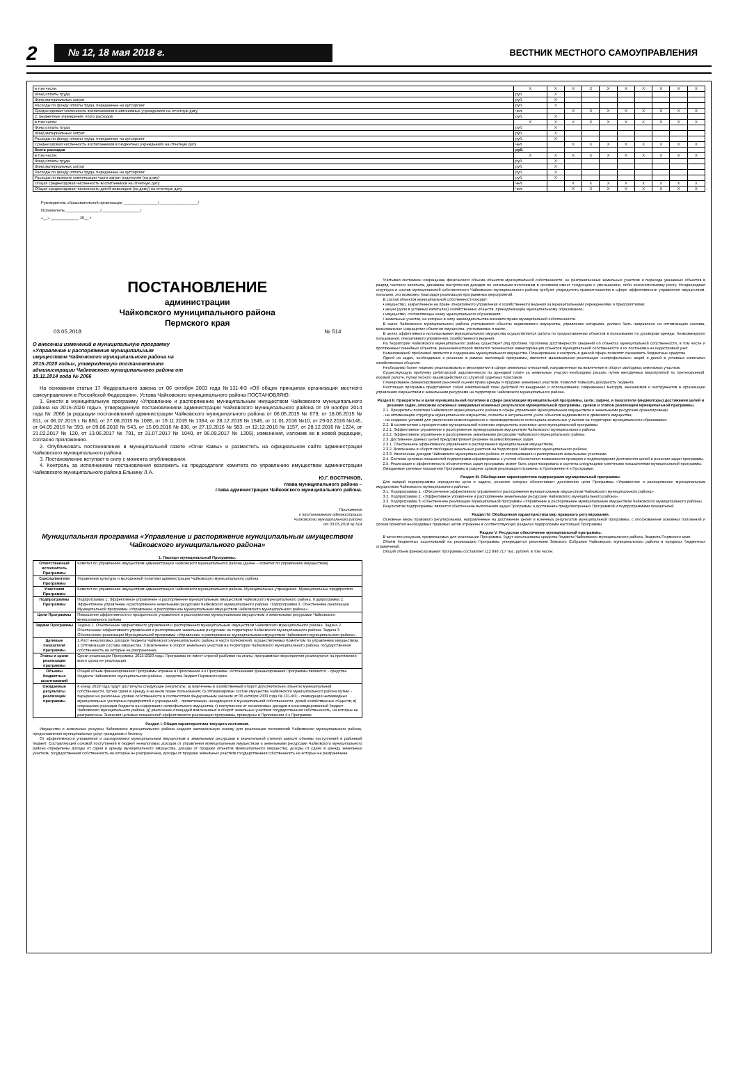2
№ 12, 18 мая 2018 г.
ВЕСТНИК МЕСТНОГО САМОУПРАВЛЕНИЯ
| в том числе: | Х | Х | Х | Х | Х | Х | Х | Х | Х | Х |
| Фонд оплаты труда | руб. | Х | | | | | | | | |
| Фонд материальных затрат | руб. | Х | | | | | | | | |
| Расходы по фонду оплаты труда, переданные на аутсорсинг | руб. | Х | | | | | | | | |
| Среднегодовая численность воспитанников в автономных учреждениях на отчетную дату | чел. | | Х | Х | Х | Х | Х | Х | Х | Х |
| 2. Бюджетные учреждения, итого расходов | руб. | Х | | | | | | | | |
| в том числе: | Х | Х | Х | Х | Х | Х | Х | Х | Х | Х |
| Фонд оплаты труда | руб. | Х | | | | | | | | |
| Фонд материальных затрат | руб. | Х | | | | | | | | |
| Расходы по фонду оплаты труда, переданные на аутсорсинг | руб. | Х | | | | | | | | |
| Среднегодовая численность воспитанников в бюджетных учреждениях на отчетную дату | чел. | | Х | Х | Х | Х | Х | Х | Х | Х |
| Всего расходов | руб. | | | | | | | | | |
| в том числе: | Х | Х | Х | Х | Х | Х | Х | Х | Х | Х |
| Фонд оплаты труда | руб. | Х | | | | | | | | |
| Фонд материальных затрат | руб. | Х | | | | | | | | |
| Расходы по фонду оплаты труда, переданные на аутсорсинг | руб. | Х | | | | | | | | |
| Расходы по выплате компенсации части затрат родителям (на дому) | руб. | Х | | | | | | | | |
| Общая среднегодовая численность воспитанников на отчетную дату | чел. | | Х | Х | Х | Х | Х | Х | Х | Х |
| Общая среднегодовая численность детей-инвалидов (на дому) на отчетную дату | чел. | | Х | Х | Х | Х | Х | Х | Х | Х |
Руководитель образовательной организации ________________/__________________/
Исполнитель ________________/__________________/
«__» _____________ 20__ г.
ПОСТАНОВЛЕНИЕ
администрации
Чайковского муниципального района
Пермского края
03.05.2018 № 514
О внесении изменений в муниципальную программу «Управление и распоряжение муниципальным имуществом Чайковского муниципального района на 2015-2020 годы», утвержденную постановлением администрации Чайковского муниципального района от 19.11.2014 года № 2066
На основании статьи 17 Федерального закона от 06 октября 2003 года №131-ФЗ «Об общих принципах организации местного самоуправления в Российской Федерации», Устава Чайковского муниципального района ПОСТАНОВЛЯЮ:
1. Внести в муниципальную программу «Управление и распоряжение муниципальным имуществом Чайковского муниципального района на 2015-2020 годы», утвержденную постановлением администрации Чайковского муниципального района от 19 ноября 2014 года № 2066 (в редакции постановлений администрации Чайковского муниципального района от 06.05.2015 № 679, от 18.06.2015 № 811, от 06.07.2015 г. № 860, от 27.08.2015 № 1085, от 19.11.2015 № 1364, от 28.12.2015 № 1545, от 11.01.2016 №10, от 29.02.2016 №145, от 04.05.2016 № 393, от 09.06.2016 № 543, от 15.09.2016 № 836, от 27.10.2016 № 983, от 12.12.2016 № 1157, от 28.12.2016 № 1224, от 21.02.2017 № 120, от 13.06.2017 № 791, от 31.07.2017 № 1040, от 06.09.2017 № 1205), изменения, изложив ее в новой редакции, согласно приложению.
2. Опубликовать постановление в муниципальной газете «Огни Камы» и разместить на официальном сайте администрации Чайковского муниципального района.
3. Постановление вступает в силу с момента опубликования.
4. Контроль за исполнением постановления возложить на председателя комитета по управлению имуществом администрации Чайковского муниципального района Елькину Л.А.
Ю.Г. ВОСТРИКОВ,
глава муниципального района –
глава администрации Чайковского муниципального района.
Приложение
к постановлению администрации
Чайковского муниципального района
от 03.05.2018 № 514
Муниципальная программа «Управление и распоряжение муниципальным имуществом Чайковского муниципального района»
1. Паспорт муниципальной Программы.
| Ответственный исполнитель Программы | Комитет по управлению имуществом администрации Чайковского муниципального района (далее – Комитет по управлению имуществом) |
| Соисполнители Программы | Управление культуры и молодежной политики администрации Чайковского муниципального района |
| Участники Программы | Комитет по управлению имуществом администрации Чайковского муниципального района. Муниципальные учреждения. Муниципальные предприятия. |
| Подпрограммы Программы | Подпрограмма 1. Эффективное управление и распоряжение муниципальным имуществом Чайковского муниципального района. Подпрограмма 2. Эффективное управление и распоряжение земельными ресурсами Чайковского муниципального района. Подпрограмма 3. Обеспечение реализации Муниципальной программы «Управление и распоряжение муниципальным имуществом Чайковского муниципального района». |
| Цели Программы | Повышение эффективности и прозрачности управления и распоряжения муниципальным имуществом и земельными ресурсами Чайковского муниципального района |
| Задачи Программы | Задача 1. Обеспечение эффективного управления и распоряжения муниципальным имуществом Чайковского муниципального района. Задача 2. Обеспечение эффективного управления и распоряжения земельными ресурсами на территории Чайковского муниципального района. Задача 3. Обеспечение реализации Муниципальной программы «Управление и распоряжение муниципальным имуществом Чайковского муниципального района». |
| Целевые показатели программы | 1.Рост неналоговых доходов бюджета Чайковского муниципального района в части полномочий, осуществляемых Комитетом по управлению имуществом. 2.Оптимизация состава имущества. 3.Вовлечение в оборот земельных участков на территории Чайковского муниципального района, государственная собственность на которые не разграничена. |
| Этапы и сроки реализации программы | Сроки реализации Программы: 2015-2020 годы. Программа не имеет строгой разбивки на этапы, программные мероприятия реализуются на протяжении всего срока ее реализации. |
| Объемы бюджетных ассигнований | Общий объем финансирования Программы отражен в Приложении 4 к Программе. Источниками финансирования Программы являются: - средства бюджета Чайковского муниципального района; - средства бюджет Пермского края. |
| Ожидаемые результаты реализации программы | К концу 2020 года будут достигнуты следующие результаты: а) вовлечены в хозяйственный оборот дополнительно объекты муниципальной собственности, путем сдачи в аренду и на ином праве пользования; б) оптимизирован состав имущества Чайковского муниципального района путем: - передачи на различные уровни собственности в соответствии Федеральным законом от 06 октября 2003 года № 131-ФЗ; - ликвидации неликвидных муниципальных унитарных предприятий и учреждений; - приватизации, находящихся в муниципальной собственности, долей хозяйственных обществ; в) сокращение расходов бюджета на содержание непрофильного имущества; г) поступление от неналоговых доходов в консолидированный бюджет Чайковского муниципального района; д) увеличение площадей вовлеченных в оборот земельных участков государственная собственность, на которые не разграничена. Значения целевых показателей эффективности реализации программы, приведены в Приложении 4 к Программе. |
Раздел I. Общая характеристика текущего состояния.
Имущество и земельные ресурсы Чайковского муниципального района создают материальную основу для реализации полномочий Чайковского муниципального района, предоставления муниципальных услуг гражданам и бизнесу.
От эффективности управления и распоряжения муниципальным имуществом и земельными ресурсами в значительной степени зависят объемы поступлений в районный бюджет. Составляющей основой поступлений в бюджет неналоговых доходов от управления муниципальным имуществом и земельными ресурсами Чайковского муниципального района определены доходы от сдачи в аренду муниципального имущества, доходы от продажи объектов муниципального имущества, доходы от сдачи в аренду земельных участков, государственная собственность на которые не разграничена, доходы от продажи земельных участков государственная собственность на которые не разграничена.
Учитывая системное сокращение физического объема объектов муниципальной собственности, не разграниченных земельных участков и перехода указанных объектов в разряд частного капитала, динамика поступления доходов по остальным источникам в основном имеет тенденцию к уменьшению, либо незначительному росту. Неоднородная структура и состав муниципальной собственности Чайковского муниципального района требуют упорядочить правоотношения в сфере эффективности управления имуществом, полагаем, это возможно благодаря реализации программных мероприятий.
В состав объектов муниципальной собственности входит:
• имущество, закрепленное на праве оперативного управления и хозяйственного ведения за муниципальными учреждениями и предприятиями;
• акции (доли в уставных капиталах) хозяйственных обществ, принадлежащие муниципальному образованию;
• имущество, составляющее казну муниципального образования;
• земельные участки, на которые в силу законодательства возникло право муниципальной собственности.
В казне Чайковского муниципального района учитываются объекты недвижимого имущества, управление которыми, должно быть направлено на оптимизацию состава, максимальное сокращение объектов имущества, учитываемых в казне.
В целях эффективного использования муниципального имущества осуществляется работа по предоставлению объектов в пользование по договорам аренды, безвозмездного пользования, оперативного управления, хозяйственного ведения.
На территории Чайковского муниципального района существует ряд проблем. Проблема достоверности сведений об объектах муниципальной собственности, в том числе и протяженных линейных объектов, решением которой является техническая инвентаризация объектов муниципальной собственности и их постановка на кадастровый учет.
Немаловажной проблемой является и содержание муниципального имущества. Планирование и контроль в данной сфере позволят сэкономить бюджетные средства.
Одной из задач, необходимых к решению в рамках настоящей программы, является максимальная реализация «непрофильных» акций и долей в уставных капиталах хозяйственных обществ.
Необходимо более планово реализовывать и мероприятия в сфере земельных отношений, направленные на вовлечение в оборот свободных земельных участков.
Существующую проблему дебиторской задолженности по арендной плате за земельные участки необходимо решать путем методичных мероприятий по претензионной, исковой работе, путем тесного взаимодействия со службой судебных приставов.
Планирование финансирования рыночной оценки права аренды и продажи земельных участков, позволит повысить доходность бюджета.
Настоящая программа представляет собой комплексный план действий по внедрению и использованию современных методов, механизмов и инструментов в организации управления имуществом и земельными ресурсами на территории Чайковского муниципального района.
Раздел II. Приоритеты и цели муниципальной политики в сфере реализации муниципальной программы, цели, задачи, и показатели (индикаторы) достижения целей и решения задач, описание основных ожидаемых конечных результатов муниципальной программы, сроков и этапов реализации муниципальной программы.
2.1. Приоритеты политики Чайковского муниципального района в сфере управления муниципальным имуществом и земельными ресурсами ориентированы:
- на оптимизацию структуры муниципального имущества, полноты и актуальности учета объектов недвижимого и движимого имущества;
- на создание условий для увеличения инвестиционного и производственного потенциала земельных участков на территории муниципального образования.
2.2. В соответствии с приоритетами муниципальной политики определены основные цели муниципальной программы:
2.2.1. Эффективное управление и распоряжение муниципальным имуществом Чайковского муниципального района.
2.2.2. Эффективное управление и распоряжение земельными ресурсами Чайковского муниципального района.
2.3. Достижение данных целей предусматривает решение взаимосвязанных задач:
2.3.1. Обеспечение эффективного управления и распоряжения муниципальным имуществом;
2.3.2. Вовлечение в оборот свободных земельных участков на территории Чайковского муниципального района;
2.3.3. Увеличение доходов Чайковского муниципального района от использования и распоряжения земельными участками.
2.4. Система целевых показателей подпрограмм сформирована с учетом обеспечения возможности проверки и подтверждения достижения целей и решения задач программы.
2.5. Реализация и эффективность обозначенных задач программы может быть спрогнозирована и оценена следующими конечными показателями муниципальной программы.
Ожидаемые целевые показатели Программы в разрезе сроков реализации отражены в Приложении 4 к Программе.
Раздел III. Обобщенная характеристика подпрограмм муниципальной программы.
Для каждой подпрограммы определены цели и задачи, решение которых обеспечивает достижение цели Программы «Управление и распоряжение муниципальным имуществом Чайковского муниципального района».
3.1. Подпрограмма 1. «Обеспечение эффективного управления и распоряжения муниципальным имуществом Чайковского муниципального района».
3.2. Подпрограмма 2. «Эффективное управление и распоряжение земельными ресурсами Чайковского муниципального района».
3.3. Подпрограмма 3 «Обеспечение реализации Муниципальной программы «Управление и распоряжение муниципальным имуществом Чайковского муниципального района».
Результатом подпрограммы является обеспечение выполнения задач Программы и достижение предусмотренных Программой и подпрограммами показателей.
Раздел IV. Обобщенная характеристика мер правового регулирования.
Основные меры правового регулирования, направленные на достижение целей и конечных результатов муниципальной программы, с обоснованием основных положений и сроков принятия необходимых правовых актов отражены в соответствующих разделах подпрограмм настоящей Программы.
Раздел V. Ресурсное обеспечение муниципальной программы.
В качестве ресурсов, привлекаемых для реализации Программы, будут использованы средства бюджета Чайковского муниципального района, бюджета Пермского края.
Объём бюджетных ассигнований на реализацию Программы утверждается решением Земского Собрания Чайковского муниципального района в пределах бюджетных ограничений.
Общий объем финансирования Программы составляет 112 846,717 тыс. рублей, в том числе: